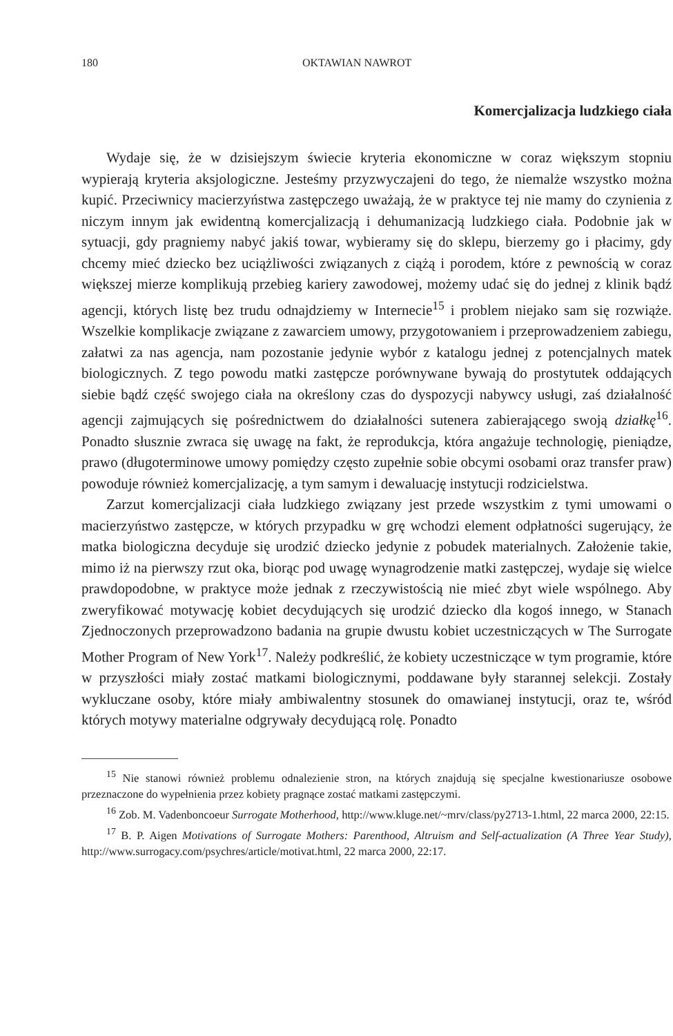180 OKTAWIAN NAWROT
Komercjalizacja ludzkiego ciała
Wydaje się, że w dzisiejszym świecie kryteria ekonomiczne w coraz większym stopniu wypierają kryteria aksjologiczne. Jesteśmy przyzwyczajeni do tego, że niemalże wszystko można kupić. Przeciwnicy macierzyństwa zastępczego uważają, że w praktyce tej nie mamy do czynienia z niczym innym jak ewidentną komercjalizacją i dehumanizacją ludzkiego ciała. Podobnie jak w sytuacji, gdy pragniemy nabyć jakiś towar, wybieramy się do sklepu, bierzemy go i płacimy, gdy chcemy mieć dziecko bez uciążliwości związanych z ciążą i porodem, które z pewnością w coraz większej mierze komplikują przebieg kariery zawodowej, możemy udać się do jednej z klinik bądź agencji, których listę bez trudu odnajdziemy w Internecie<sup>15</sup> i problem niejako sam się rozwiąże. Wszelkie komplikacje związane z zawarciem umowy, przygotowaniem i przeprowadzeniem zabiegu, załatwi za nas agencja, nam pozostanie jedynie wybór z katalogu jednej z potencjalnych matek biologicznych. Z tego powodu matki zastępcze porównywane bywają do prostytutek oddających siebie bądź część swojego ciała na określony czas do dyspozycji nabywcy usługi, zaś działalność agencji zajmujących się pośrednictwem do działalności sutenera zabierającego swoją działkę<sup>16</sup>. Ponadto słusznie zwraca się uwagę na fakt, że reprodukcja, która angażuje technologię, pieniądze, prawo (długoterminowe umowy pomiędzy często zupełnie sobie obcymi osobami oraz transfer praw) powoduje również komercjalizację, a tym samym i dewaluację instytucji rodzicielstwa.
Zarzut komercjalizacji ciała ludzkiego związany jest przede wszystkim z tymi umowami o macierzyństwo zastępcze, w których przypadku w grę wchodzi element odpłatności sugerujący, że matka biologiczna decyduje się urodzić dziecko jedynie z pobudek materialnych. Założenie takie, mimo iż na pierwszy rzut oka, biorąc pod uwagę wynagrodzenie matki zastępczej, wydaje się wielce prawdopodobne, w praktyce może jednak z rzeczywistością nie mieć zbyt wiele wspólnego. Aby zweryfikować motywację kobiet decydujących się urodzić dziecko dla kogoś innego, w Stanach Zjednoczonych przeprowadzono badania na grupie dwustu kobiet uczestniczących w The Surrogate Mother Program of New York<sup>17</sup>. Należy podkreślić, że kobiety uczestniczące w tym programie, które w przyszłości miały zostać matkami biologicznymi, poddawane były starannej selekcji. Zostały wykluczane osoby, które miały ambiwalentny stosunek do omawianej instytucji, oraz te, wśród których motywy materialne odgrywały decydującą rolę. Ponadto
<sup>15</sup> Nie stanowi również problemu odnalezienie stron, na których znajdują się specjalne kwestionariusze osobowe przeznaczone do wypełnienia przez kobiety pragnące zostać matkami zastępczymi.
<sup>16</sup> Zob. M. Vadenboncoeur Surrogate Motherhood, http://www.kluge.net/~mrv/class/py2713-1.html, 22 marca 2000, 22:15.
<sup>17</sup> B. P. Aigen Motivations of Surrogate Mothers: Parenthood, Altruism and Self-actualization (A Three Year Study), http://www.surrogacy.com/psychres/article/motivat.html, 22 marca 2000, 22:17.